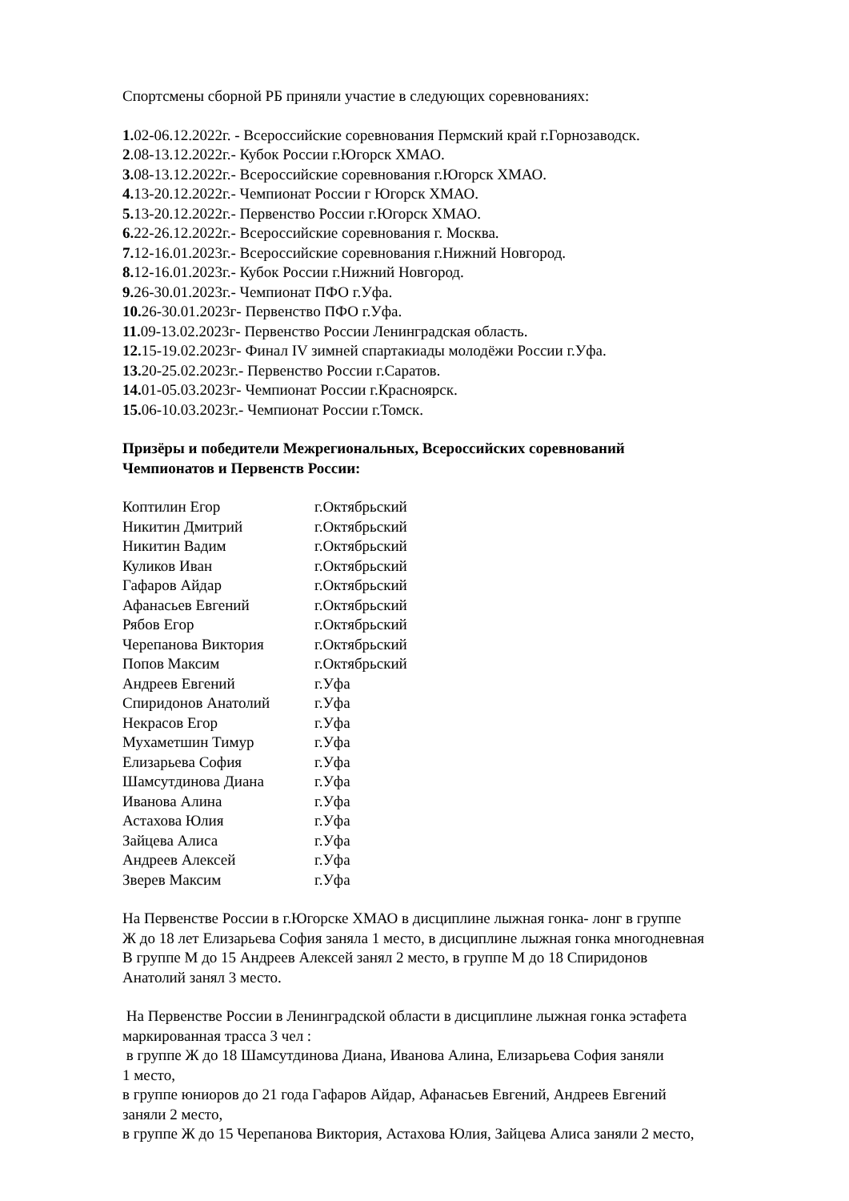Спортсмены сборной РБ приняли участие в следующих соревнованиях:
1. 02-06.12.2022г. - Всероссийские соревнования Пермский край г.Горнозаводск.
2.08-13.12.2022г.- Кубок России г.Югорск ХМАО.
3. 08-13.12.2022г.- Всероссийские соревнования г.Югорск ХМАО.
4. 13-20.12.2022г.- Чемпионат России г Югорск ХМАО.
5. 13-20.12.2022г.- Первенство России г.Югорск ХМАО.
6. 22-26.12.2022г.- Всероссийские соревнования г. Москва.
7. 12-16.01.2023г.- Всероссийские соревнования г.Нижний Новгород.
8. 12-16.01.2023г.- Кубок России г.Нижний Новгород.
9. 26-30.01.2023г.- Чемпионат ПФО г.Уфа.
10. 26-30.01.2023г- Первенство ПФО г.Уфа.
11. 09-13.02.2023г- Первенство России Ленинградская область.
12. 15-19.02.2023г- Финал IV зимней спартакиады молодёжи России г.Уфа.
13. 20-25.02.2023г.- Первенство России г.Саратов.
14. 01-05.03.2023г- Чемпионат России г.Красноярск.
15. 06-10.03.2023г.- Чемпионат России г.Томск.
Призёры и победители Межрегиональных, Всероссийских соревнований
Чемпионатов и Первенств России:
| Коптилин Егор | г.Октябрьский |
| Никитин Дмитрий | г.Октябрьский |
| Никитин Вадим | г.Октябрьский |
| Куликов Иван | г.Октябрьский |
| Гафаров Айдар | г.Октябрьский |
| Афанасьев Евгений | г.Октябрьский |
| Рябов Егор | г.Октябрьский |
| Черепанова Виктория | г.Октябрьский |
| Попов Максим | г.Октябрьский |
| Андреев Евгений | г.Уфа |
| Спиридонов Анатолий | г.Уфа |
| Некрасов Егор | г.Уфа |
| Мухаметшин Тимур | г.Уфа |
| Елизарьева София | г.Уфа |
| Шамсутдинова Диана | г.Уфа |
| Иванова Алина | г.Уфа |
| Астахова Юлия | г.Уфа |
| Зайцева Алиса | г.Уфа |
| Андреев Алексей | г.Уфа |
| Зверев Максим | г.Уфа |
На Первенстве России в г.Югорске ХМАО в дисциплине лыжная гонка- лонг в группе
Ж до 18 лет Елизарьева София заняла 1 место, в дисциплине лыжная гонка многодневная
В группе М до 15 Андреев Алексей занял 2 место, в группе М до 18 Спиридонов
Анатолий занял 3 место.
На Первенстве России в Ленинградской области в дисциплине лыжная гонка эстафета
маркированная трасса 3 чел :
в группе Ж до 18 Шамсутдинова Диана, Иванова Алина, Елизарьева София заняли
1 место,
в группе юниоров до 21 года Гафаров Айдар, Афанасьев Евгений, Андреев Евгений
заняли 2 место,
в группе Ж до 15 Черепанова Виктория, Астахова Юлия, Зайцева Алиса заняли 2 место,